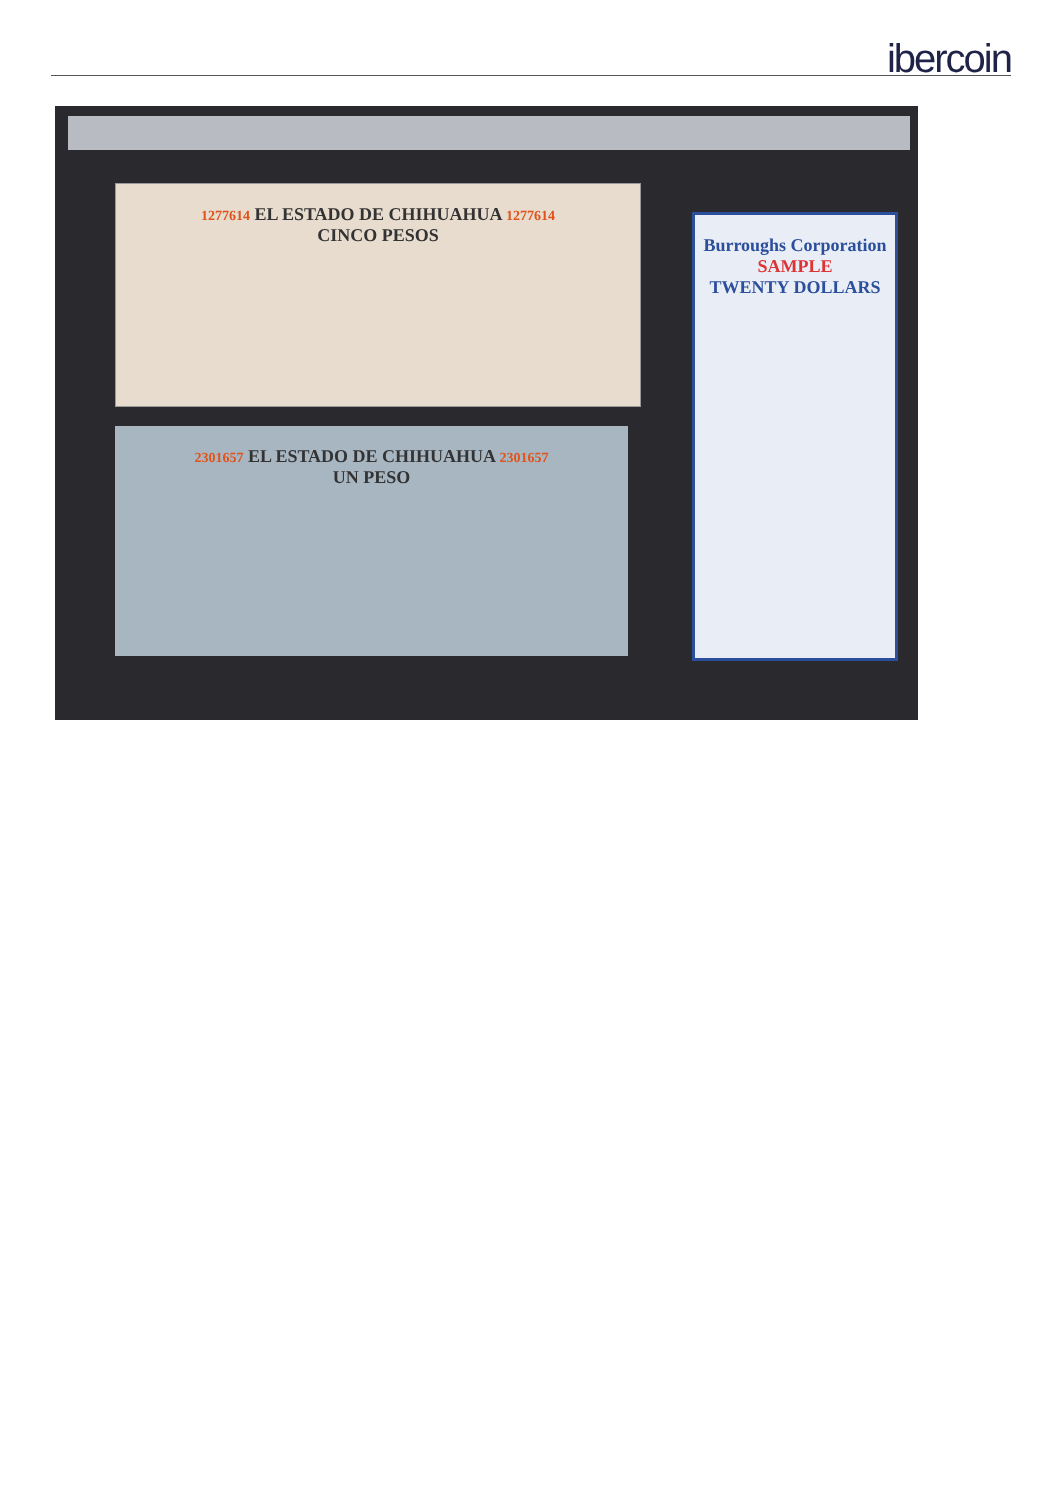ibercoin
1277614 EL ESTADO DE CHIHUAHUA 1277614
CINCO PESOS
2301657 EL ESTADO DE CHIHUAHUA 2301657
UN PESO
Burroughs Corporation
SAMPLE
TWENTY DOLLARS